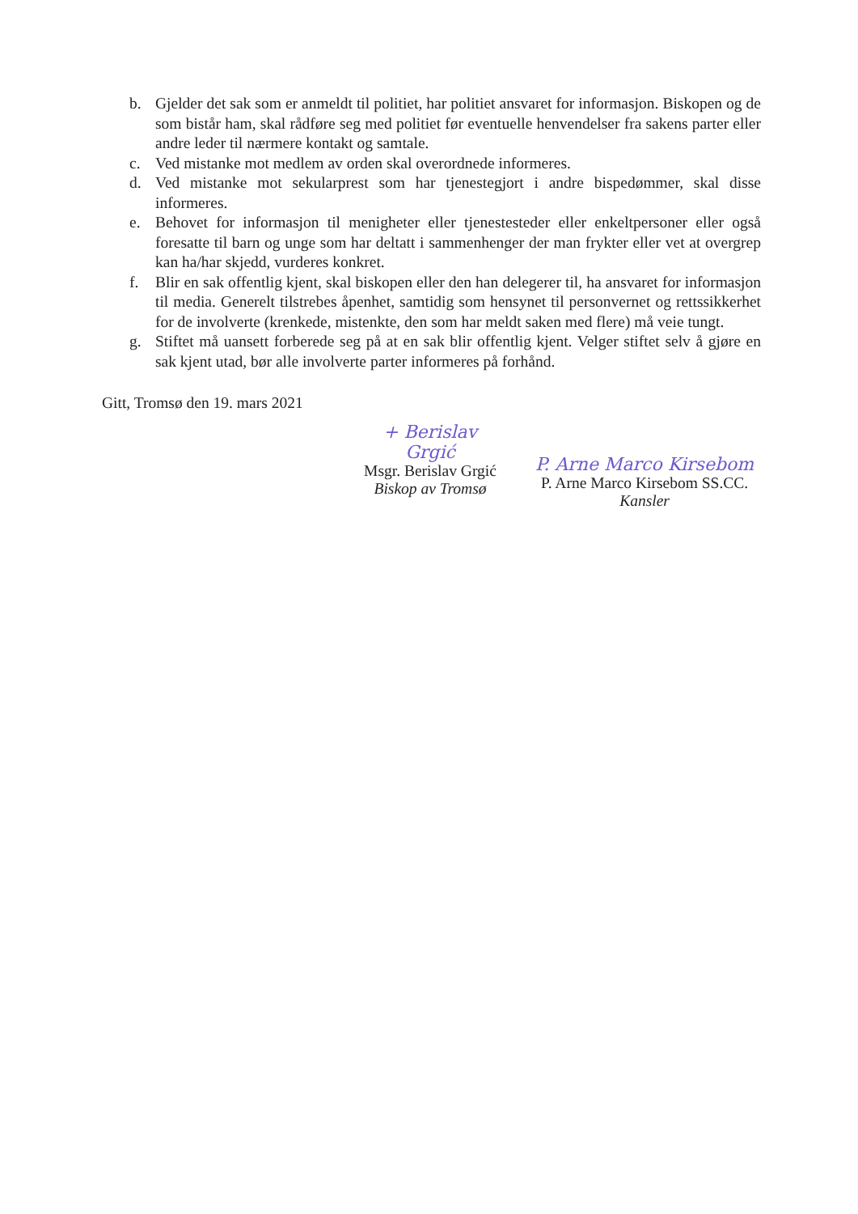b. Gjelder det sak som er anmeldt til politiet, har politiet ansvaret for informasjon. Biskopen og de som bistår ham, skal rådføre seg med politiet før eventuelle henvendelser fra sakens parter eller andre leder til nærmere kontakt og samtale.
c. Ved mistanke mot medlem av orden skal overordnede informeres.
d. Ved mistanke mot sekularprest som har tjenestegjort i andre bispedømmer, skal disse informeres.
e. Behovet for informasjon til menigheter eller tjenestesteder eller enkeltpersoner eller også foresatte til barn og unge som har deltatt i sammenhenger der man frykter eller vet at overgrep kan ha/har skjedd, vurderes konkret.
f. Blir en sak offentlig kjent, skal biskopen eller den han delegerer til, ha ansvaret for informasjon til media. Generelt tilstrebes åpenhet, samtidig som hensynet til personvernet og rettssikkerhet for de involverte (krenkede, mistenkte, den som har meldt saken med flere) må veie tungt.
g. Stiftet må uansett forberede seg på at en sak blir offentlig kjent. Velger stiftet selv å gjøre en sak kjent utad, bør alle involverte parter informeres på forhånd.
Gitt, Tromsø den 19. mars 2021
+ Berislav Grgić
Msgr. Berislav Grgić
Biskop av Tromsø
P. Arne Marco Kirsebom
P. Arne Marco Kirsebom SS.CC.
Kansler